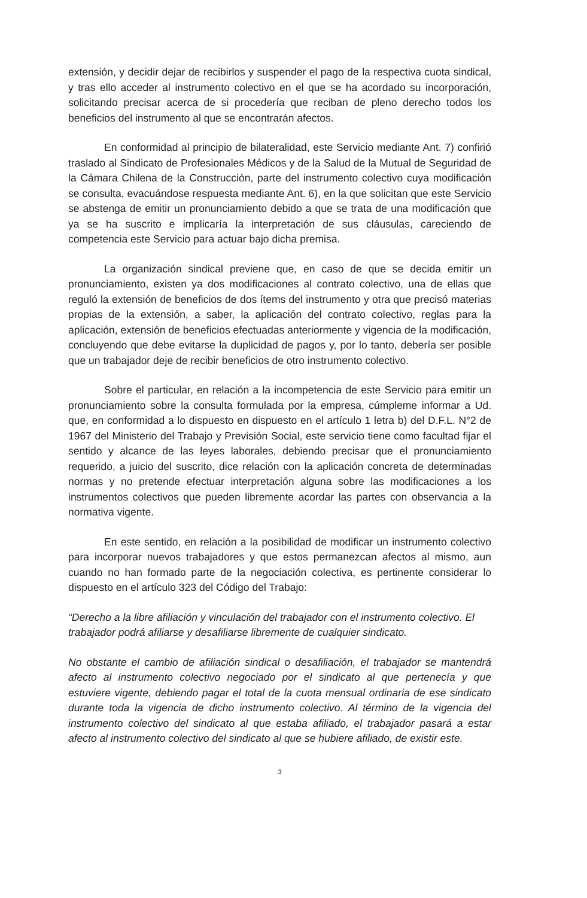extensión, y decidir dejar de recibirlos y suspender el pago de la respectiva cuota sindical, y tras ello acceder al instrumento colectivo en el que se ha acordado su incorporación, solicitando precisar acerca de si procedería que reciban de pleno derecho todos los beneficios del instrumento al que se encontrarán afectos.
En conformidad al principio de bilateralidad, este Servicio mediante Ant. 7) confirió traslado al Sindicato de Profesionales Médicos y de la Salud de la Mutual de Seguridad de la Cámara Chilena de la Construcción, parte del instrumento colectivo cuya modificación se consulta, evacuándose respuesta mediante Ant. 6), en la que solicitan que este Servicio se abstenga de emitir un pronunciamiento debido a que se trata de una modificación que ya se ha suscrito e implicaría la interpretación de sus cláusulas, careciendo de competencia este Servicio para actuar bajo dicha premisa.
La organización sindical previene que, en caso de que se decida emitir un pronunciamiento, existen ya dos modificaciones al contrato colectivo, una de ellas que reguló la extensión de beneficios de dos ítems del instrumento y otra que precisó materias propias de la extensión, a saber, la aplicación del contrato colectivo, reglas para la aplicación, extensión de beneficios efectuadas anteriormente y vigencia de la modificación, concluyendo que debe evitarse la duplicidad de pagos y, por lo tanto, debería ser posible que un trabajador deje de recibir beneficios de otro instrumento colectivo.
Sobre el particular, en relación a la incompetencia de este Servicio para emitir un pronunciamiento sobre la consulta formulada por la empresa, cúmpleme informar a Ud. que, en conformidad a lo dispuesto en dispuesto en el artículo 1 letra b) del D.F.L. N°2 de 1967 del Ministerio del Trabajo y Previsión Social, este servicio tiene como facultad fijar el sentido y alcance de las leyes laborales, debiendo precisar que el pronunciamiento requerido, a juicio del suscrito, dice relación con la aplicación concreta de determinadas normas y no pretende efectuar interpretación alguna sobre las modificaciones a los instrumentos colectivos que pueden libremente acordar las partes con observancia a la normativa vigente.
En este sentido, en relación a la posibilidad de modificar un instrumento colectivo para incorporar nuevos trabajadores y que estos permanezcan afectos al mismo, aun cuando no han formado parte de la negociación colectiva, es pertinente considerar lo dispuesto en el artículo 323 del Código del Trabajo:
“Derecho a la libre afiliación y vinculación del trabajador con el instrumento colectivo. El
trabajador podrá afiliarse y desafiliarse libremente de cualquier sindicato.
No obstante el cambio de afiliación sindical o desafiliación, el trabajador se mantendrá afecto al instrumento colectivo negociado por el sindicato al que pertenecía y que estuviere vigente, debiendo pagar el total de la cuota mensual ordinaria de ese sindicato durante toda la vigencia de dicho instrumento colectivo. Al término de la vigencia del instrumento colectivo del sindicato al que estaba afiliado, el trabajador pasará a estar afecto al instrumento colectivo del sindicato al que se hubiere afiliado, de existir este.
3